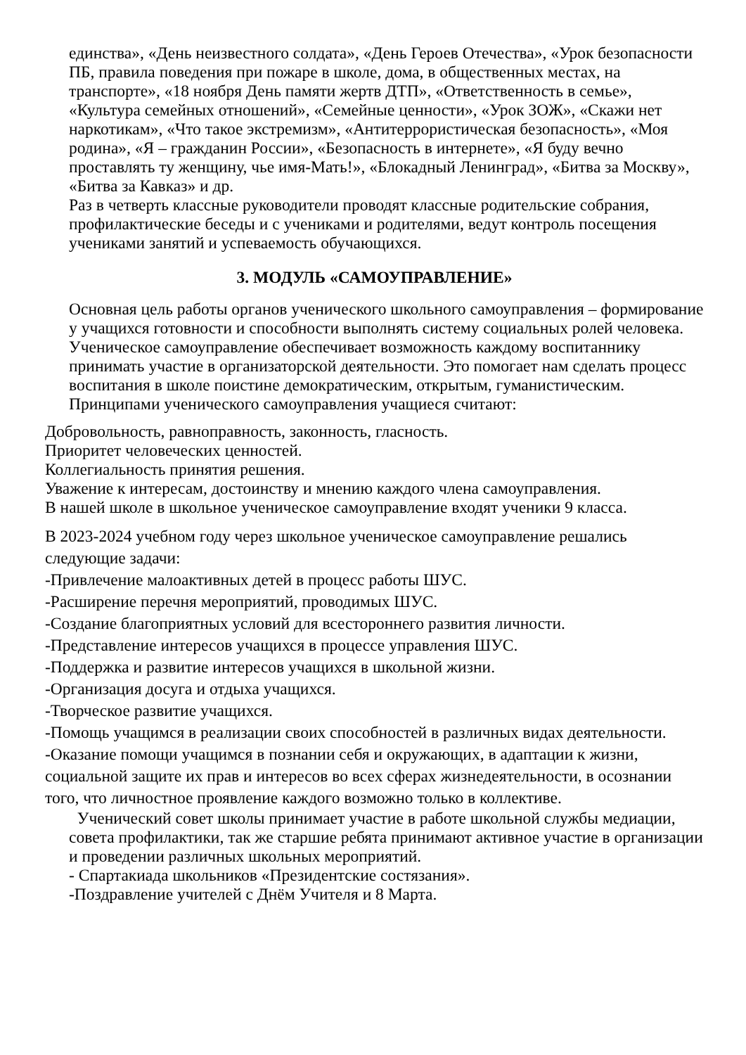единства», «День неизвестного солдата», «День Героев Отечества», «Урок безопасности ПБ, правила поведения при пожаре в школе, дома, в общественных местах, на транспорте», «18 ноября День памяти жертв ДТП», «Ответственность в семье», «Культура семейных отношений», «Семейные ценности», «Урок ЗОЖ», «Скажи нет наркотикам», «Что такое экстремизм», «Антитеррористическая безопасность», «Моя родина», «Я – гражданин России», «Безопасность в интернете», «Я буду вечно проставлять ту женщину, чье имя-Мать!», «Блокадный Ленинград», «Битва за Москву», «Битва за Кавказ» и др.
Раз в четверть классные руководители проводят классные родительские собрания, профилактические беседы и с учениками и родителями, ведут контроль посещения учениками занятий и успеваемость обучающихся.
3. МОДУЛЬ «САМОУПРАВЛЕНИЕ»
Основная цель работы органов ученического школьного самоуправления – формирование у учащихся готовности и способности выполнять систему социальных ролей человека.
Ученическое самоуправление обеспечивает возможность каждому воспитаннику принимать участие в организаторской деятельности. Это помогает нам сделать процесс воспитания в школе поистине демократическим, открытым, гуманистическим.
Принципами ученического самоуправления учащиеся считают:
Добровольность, равноправность, законность, гласность.
Приоритет человеческих ценностей.
Коллегиальность принятия решения.
Уважение к интересам, достоинству и мнению каждого члена самоуправления.
В нашей школе в школьное ученическое самоуправление входят ученики 9 класса.
В 2023-2024 учебном году через школьное ученическое самоуправление решались следующие задачи:
-Привлечение малоактивных детей в процесс работы ШУС.
-Расширение перечня мероприятий, проводимых ШУС.
-Создание благоприятных условий для всестороннего развития личности.
-Представление интересов учащихся в процессе управления ШУС.
-Поддержка и развитие интересов учащихся в школьной жизни.
-Организация досуга и отдыха учащихся.
-Творческое развитие учащихся.
-Помощь учащимся в реализации своих способностей в различных видах деятельности.
-Оказание помощи учащимся в познании себя и окружающих, в адаптации к жизни, социальной защите их прав и интересов во всех сферах жизнедеятельности, в осознании того, что личностное проявление каждого возможно только в коллективе.
Ученический совет школы принимает участие в работе школьной службы медиации, совета профилактики, так же старшие ребята принимают активное участие в организации и проведении различных школьных мероприятий.
- Спартакиада школьников «Президентские состязания».
-Поздравление учителей с Днём Учителя и 8 Марта.